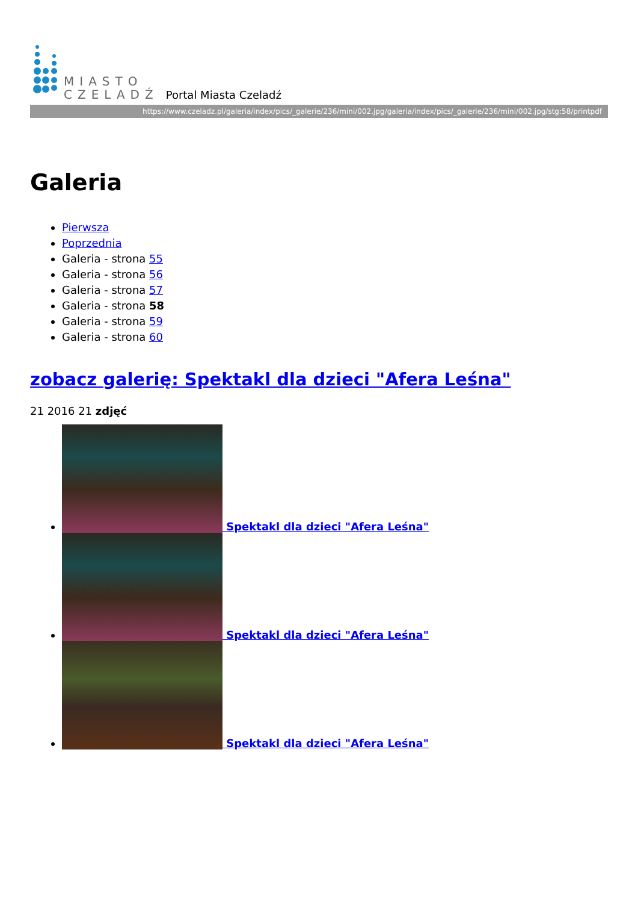MIASTO
CZELADŹ
Portal Miasta Czeladź
https://www.czeladz.pl/galeria/index/pics/_galerie/236/mini/002.jpg/galeria/index/pics/_galerie/236/mini/002.jpg/stg:58/printpdf
Galeria
Pierwsza
Poprzednia
Galeria - strona 55
Galeria - strona 56
Galeria - strona 57
Galeria - strona 58
Galeria - strona 59
Galeria - strona 60
zobacz galerię: Spektakl dla dzieci "Afera Leśna"
21 2016 21 zdjęć
Spektakl dla dzieci "Afera Leśna"
Spektakl dla dzieci "Afera Leśna"
Spektakl dla dzieci "Afera Leśna"